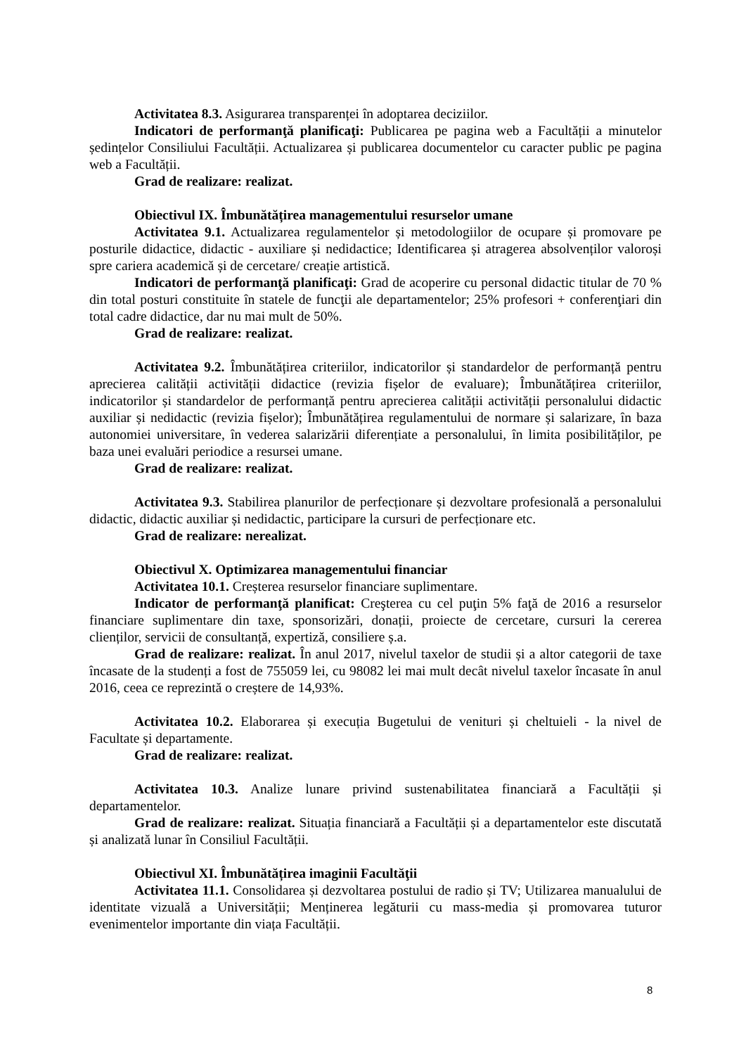Activitatea 8.3. Asigurarea transparenței în adoptarea deciziilor.
Indicatori de performanţă planificaţi: Publicarea pe pagina web a Facultății a minutelor ședințelor Consiliului Facultății. Actualizarea și publicarea documentelor cu caracter public pe pagina web a Facultății.
Grad de realizare: realizat.
Obiectivul IX. Îmbunătățirea managementului resurselor umane
Activitatea 9.1. Actualizarea regulamentelor și metodologiilor de ocupare și promovare pe posturile didactice, didactic - auxiliare și nedidactice; Identificarea și atragerea absolvenților valoroși spre cariera academică și de cercetare/ creație artistică.
Indicatori de performanţă planificaţi: Grad de acoperire cu personal didactic titular de 70 % din total posturi constituite în statele de funcţii ale departamentelor; 25% profesori + conferenţiari din total cadre didactice, dar nu mai mult de 50%.
Grad de realizare: realizat.
Activitatea 9.2. Îmbunătățirea criteriilor, indicatorilor și standardelor de performanță pentru aprecierea calității activității didactice (revizia fișelor de evaluare); Îmbunătățirea criteriilor, indicatorilor și standardelor de performanță pentru aprecierea calității activității personalului didactic auxiliar și nedidactic (revizia fișelor); Îmbunătățirea regulamentului de normare și salarizare, în baza autonomiei universitare, în vederea salarizării diferențiate a personalului, în limita posibilităților, pe baza unei evaluări periodice a resursei umane.
Grad de realizare: realizat.
Activitatea 9.3. Stabilirea planurilor de perfecționare și dezvoltare profesională a personalului didactic, didactic auxiliar și nedidactic, participare la cursuri de perfecționare etc.
Grad de realizare: nerealizat.
Obiectivul X. Optimizarea managementului financiar
Activitatea 10.1. Creșterea resurselor financiare suplimentare.
Indicator de performanţă planificat: Creşterea cu cel puţin 5% faţă de 2016 a resurselor financiare suplimentare din taxe, sponsorizări, donații, proiecte de cercetare, cursuri la cererea clienților, servicii de consultanță, expertiză, consiliere ș.a.
Grad de realizare: realizat. În anul 2017, nivelul taxelor de studii și a altor categorii de taxe încasate de la studenți a fost de 755059 lei, cu 98082 lei mai mult decât nivelul taxelor încasate în anul 2016, ceea ce reprezintă o creștere de 14,93%.
Activitatea 10.2. Elaborarea și execuția Bugetului de venituri și cheltuieli - la nivel de Facultate și departamente.
Grad de realizare: realizat.
Activitatea 10.3. Analize lunare privind sustenabilitatea financiară a Facultății și departamentelor.
Grad de realizare: realizat. Situația financiară a Facultății și a departamentelor este discutată și analizată lunar în Consiliul Facultății.
Obiectivul XI. Îmbunătățirea imaginii Facultăţii
Activitatea 11.1. Consolidarea și dezvoltarea postului de radio și TV; Utilizarea manualului de identitate vizuală a Universității; Menținerea legăturii cu mass-media și promovarea tuturor evenimentelor importante din viața Facultății.
8